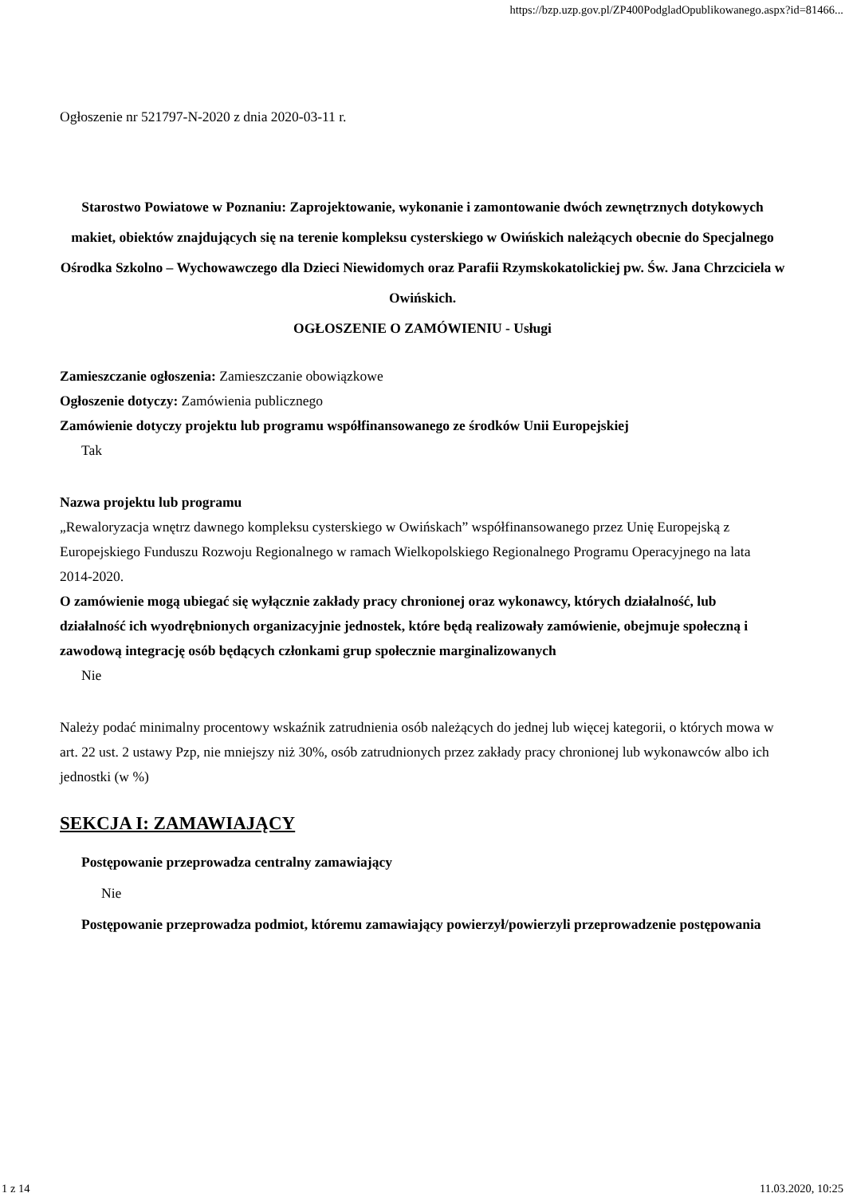https://bzp.uzp.gov.pl/ZP400PodgladOpublikowanego.aspx?id=81466...
Ogłoszenie nr 521797-N-2020 z dnia 2020-03-11 r.
Starostwo Powiatowe w Poznaniu: Zaprojektowanie, wykonanie i zamontowanie dwóch zewnętrznych dotykowych makiet, obiektów znajdujących się na terenie kompleksu cysterskiego w Owińskich należących obecnie do Specjalnego Ośrodka Szkolno – Wychowawczego dla Dzieci Niewidomych oraz Parafii Rzymskokatolickiej pw. Św. Jana Chrzciciela w Owińskich.
OGŁOSZENIE O ZAMÓWIENIU - Usługi
Zamieszczanie ogłoszenia: Zamieszczanie obowiązkowe
Ogłoszenie dotyczy: Zamówienia publicznego
Zamówienie dotyczy projektu lub programu współfinansowanego ze środków Unii Europejskiej
Tak
Nazwa projektu lub programu
„Rewaloryzacja wnętrz dawnego kompleksu cysterskiego w Owińskach” współfinansowanego przez Unię Europejską z Europejskiego Funduszu Rozwoju Regionalnego w ramach Wielkopolskiego Regionalnego Programu Operacyjnego na lata 2014-2020.
O zamówienie mogą ubiegać się wyłącznie zakłady pracy chronionej oraz wykonawcy, których działalność, lub działalność ich wyodrębnionych organizacyjnie jednostek, które będą realizowały zamówienie, obejmuje społeczną i zawodową integrację osób będących członkami grup społecznie marginalizowanych
Nie
Należy podać minimalny procentowy wskaźnik zatrudnienia osób należących do jednej lub więcej kategorii, o których mowa w art. 22 ust. 2 ustawy Pzp, nie mniejszy niż 30%, osób zatrudnionych przez zakłady pracy chronionej lub wykonawców albo ich jednostki (w %)
SEKCJA I: ZAMAWIAJĄCY
Postępowanie przeprowadza centralny zamawiający
Nie
Postępowanie przeprowadza podmiot, któremu zamawiający powierzył/powierzyli przeprowadzenie postępowania
1 z 14 11.03.2020, 10:25